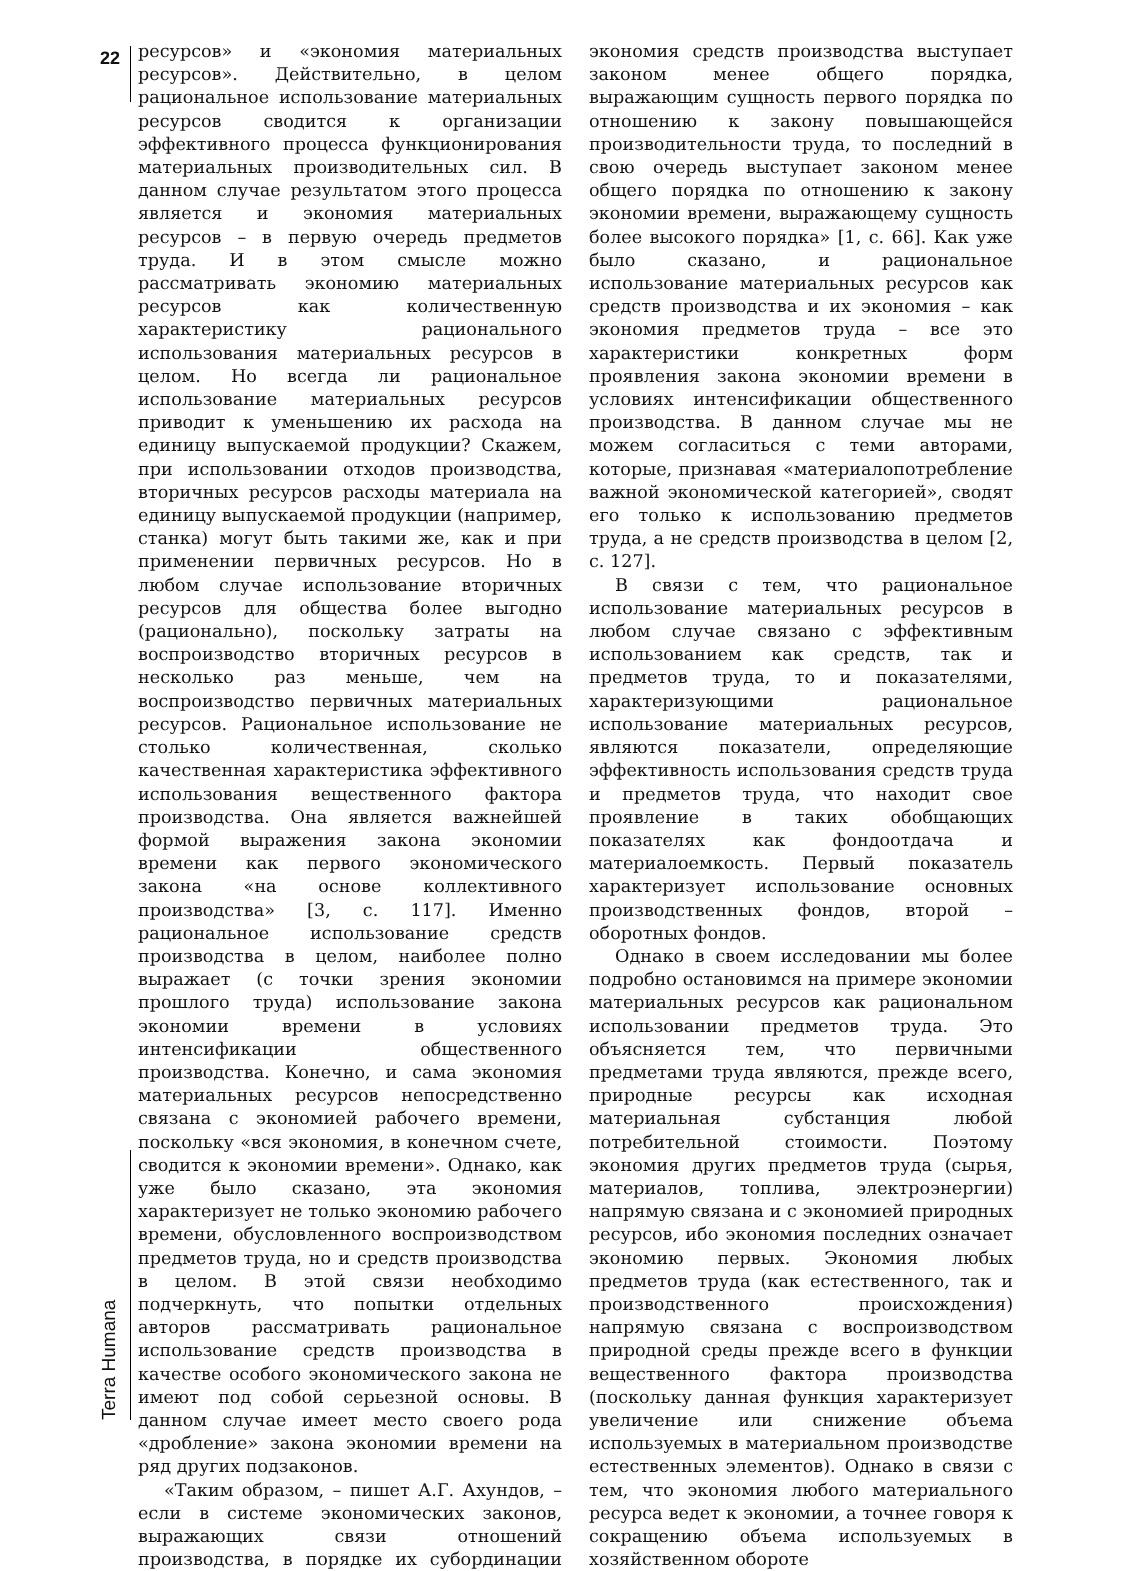22
ресурсов» и «экономия материальных ресурсов». Действительно, в целом рациональное использование материальных ресурсов сводится к организации эффективного процесса функционирования материальных производительных сил. В данном случае результатом этого процесса является и экономия материальных ресурсов – в первую очередь предметов труда. И в этом смысле можно рассматривать экономию материальных ресурсов как количественную характеристику рационального использования материальных ресурсов в целом. Но всегда ли рациональное использование материальных ресурсов приводит к уменьшению их расхода на единицу выпускаемой продукции? Скажем, при использовании отходов производства, вторичных ресурсов расходы материала на единицу выпускаемой продукции (например, станка) могут быть такими же, как и при применении первичных ресурсов. Но в любом случае использование вторичных ресурсов для общества более выгодно (рационально), поскольку затраты на воспроизводство вторичных ресурсов в несколько раз меньше, чем на воспроизводство первичных материальных ресурсов. Рациональное использование не столько количественная, сколько качественная характеристика эффективного использования вещественного фактора производства. Она является важнейшей формой выражения закона экономии времени как первого экономического закона «на основе коллективного производства» [3, с. 117]. Именно рациональное использование средств производства в целом, наиболее полно выражает (с точки зрения экономии прошлого труда) использование закона экономии времени в условиях интенсификации общественного производства. Конечно, и сама экономия материальных ресурсов непосредственно связана с экономией рабочего времени, поскольку «вся экономия, в конечном счете, сводится к экономии времени». Однако, как уже было сказано, эта экономия характеризует не только экономию рабочего времени, обусловленного воспроизводством предметов труда, но и средств производства в целом. В этой связи необходимо подчеркнуть, что попытки отдельных авторов рассматривать рациональное использование средств производства в качестве особого экономического закона не имеют под собой серьезной основы. В данном случае имеет место своего рода «дробление» закона экономии времени на ряд других подзаконов.
«Таким образом, – пишет А.Г. Ахундов, – если в системе экономических законов, выражающих связи отношений производства, в порядке их субординации экономия средств производства выступает законом менее общего порядка, выражающим сущность первого порядка по отношению к закону повышающейся производительности труда, то последний в свою очередь выступает законом менее общего порядка по отношению к закону экономии времени, выражающему сущность более высокого порядка» [1, с. 66]. Как уже было сказано, и рациональное использование материальных ресурсов как средств производства и их экономия – как экономия предметов труда – все это характеристики конкретных форм проявления закона экономии времени в условиях интенсификации общественного производства. В данном случае мы не можем согласиться с теми авторами, которые, признавая «материалопотребление важной экономической категорией», сводят его только к использованию предметов труда, а не средств производства в целом [2, с. 127].
В связи с тем, что рациональное использование материальных ресурсов в любом случае связано с эффективным использованием как средств, так и предметов труда, то и показателями, характеризующими рациональное использование материальных ресурсов, являются показатели, определяющие эффективность использования средств труда и предметов труда, что находит свое проявление в таких обобщающих показателях как фондоотдача и материалоемкость. Первый показатель характеризует использование основных производственных фондов, второй – оборотных фондов.
Однако в своем исследовании мы более подробно остановимся на примере экономии материальных ресурсов как рациональном использовании предметов труда. Это объясняется тем, что первичными предметами труда являются, прежде всего, природные ресурсы как исходная материальная субстанция любой потребительной стоимости. Поэтому экономия других предметов труда (сырья, материалов, топлива, электроэнергии) напрямую связана и с экономией природных ресурсов, ибо экономия последних означает экономию первых. Экономия любых предметов труда (как естественного, так и производственного происхождения) напрямую связана с воспроизводством природной среды прежде всего в функции вещественного фактора производства (поскольку данная функция характеризует увеличение или снижение объема используемых в материальном производстве естественных элементов). Однако в связи с тем, что экономия любого материального ресурса ведет к экономии, а точнее говоря к сокращению объема используемых в хозяйственном обороте
Terra Humana